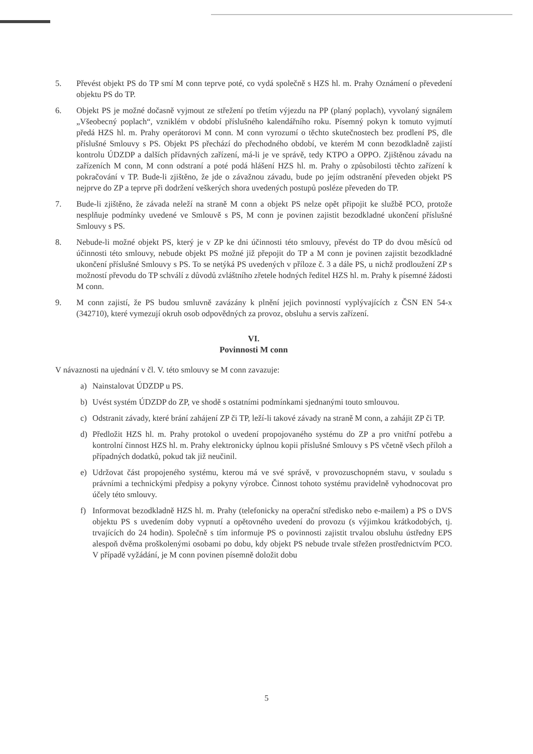5. Převést objekt PS do TP smí M conn teprve poté, co vydá společně s HZS hl. m. Prahy Oznámení o převedení objektu PS do TP.
6. Objekt PS je možné dočasně vyjmout ze střežení po třetím výjezdu na PP (planý poplach), vyvolaný signálem „Všeobecný poplach“, vzniklém v období příslušného kalendářního roku. Písemný pokyn k tomuto vyjmutí předá HZS hl. m. Prahy operátorovi M conn. M conn vyrozumí o těchto skutečnostech bez prodlení PS, dle příslušné Smlouvy s PS. Objekt PS přechází do přechodného období, ve kterém M conn bezodkladně zajistí kontrolu ÚDZDP a dalších přídavných zařízení, má-li je ve správě, tedy KTPO a OPPO. Zjištěnou závadu na zařízeních M conn, M conn odstraní a poté podá hlášení HZS hl. m. Prahy o způsobilosti těchto zařízení k pokračování v TP. Bude-li zjištěno, že jde o závažnou závadu, bude po jejím odstranění převeden objekt PS nejprve do ZP a teprve při dodržení veškerých shora uvedených postupů posléze převeden do TP.
7. Bude-li zjištěno, že závada neleží na straně M conn a objekt PS nelze opět připojit ke službě PCO, protože nesplňuje podmínky uvedené ve Smlouvě s PS, M conn je povinen zajistit bezodkladné ukončení příslušné Smlouvy s PS.
8. Nebude-li možné objekt PS, který je v ZP ke dni účinnosti této smlouvy, převést do TP do dvou měsíců od účinnosti této smlouvy, nebude objekt PS možné již přepojit do TP a M conn je povinen zajistit bezodkladné ukončení příslušné Smlouvy s PS. To se netýká PS uvedených v příloze č. 3 a dále PS, u nichž prodloužení ZP s možností převodu do TP schválí z důvodů zvláštního zřetele hodných ředitel HZS hl. m. Prahy k písemné žádosti M conn.
9. M conn zajistí, že PS budou smluvně zavázány k plnění jejich povinností vyplývajících z ČSN EN 54-x (342710), které vymezují okruh osob odpovědných za provoz, obsluhu a servis zařízení.
VI.
Povinnosti M conn
V návaznosti na ujednání v čl. V. této smlouvy se M conn zavazuje:
a) Nainstalovat ÚDZDP u PS.
b) Uvést systém ÚDZDP do ZP, ve shodě s ostatními podmínkami sjednanými touto smlouvou.
c) Odstranit závady, které brání zahájení ZP či TP, leží-li takové závady na straně M conn, a zahájit ZP či TP.
d) Předložit HZS hl. m. Prahy protokol o uvedení propojovaného systému do ZP a pro vnitřní potřebu a kontrolní činnost HZS hl. m. Prahy elektronicky úplnou kopii příslušné Smlouvy s PS včetně všech příloh a případných dodatků, pokud tak již neučinil.
e) Udržovat část propojeného systému, kterou má ve své správě, v provozuschopném stavu, v souladu s právními a technickými předpisy a pokyny výrobce. Činnost tohoto systému pravidelně vyhodnocovat pro účely této smlouvy.
f) Informovat bezodkladně HZS hl. m. Prahy (telefonicky na operační středisko nebo e-mailem) a PS o DVS objektu PS s uvedením doby vypnutí a opětovného uvedení do provozu (s výjimkou krátkodobých, tj. trvajících do 24 hodin). Společně s tím informuje PS o povinnosti zajistit trvalou obsluhu ústředny EPS alespoň dvěma proškolenými osobami po dobu, kdy objekt PS nebude trvale střežen prostřednictvím PCO. V případě vyžádání, je M conn povinen písemně doložit dobu
5